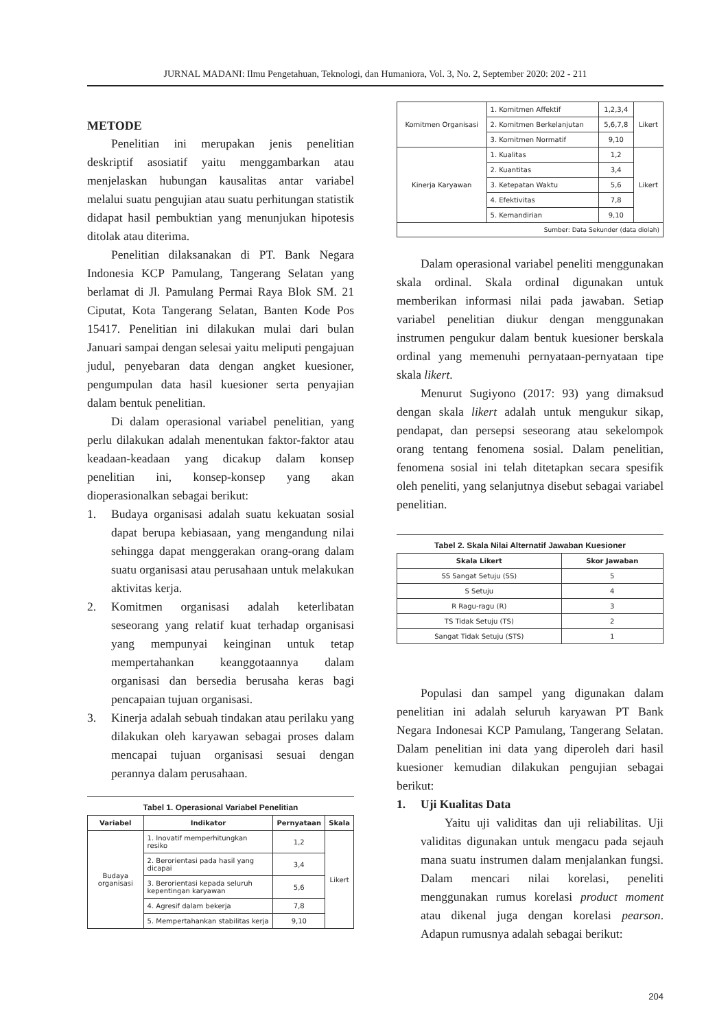JURNAL MADANI: Ilmu Pengetahuan, Teknologi, dan Humaniora, Vol. 3, No. 2, September 2020: 202 - 211
METODE
Penelitian ini merupakan jenis penelitian deskriptif asosiatif yaitu menggambarkan atau menjelaskan hubungan kausalitas antar variabel melalui suatu pengujian atau suatu perhitungan statistik didapat hasil pembuktian yang menunjukan hipotesis ditolak atau diterima.
Penelitian dilaksanakan di PT. Bank Negara Indonesia KCP Pamulang, Tangerang Selatan yang berlamat di Jl. Pamulang Permai Raya Blok SM. 21 Ciputat, Kota Tangerang Selatan, Banten Kode Pos 15417. Penelitian ini dilakukan mulai dari bulan Januari sampai dengan selesai yaitu meliputi pengajuan judul, penyebaran data dengan angket kuesioner, pengumpulan data hasil kuesioner serta penyajian dalam bentuk penelitian.
Di dalam operasional variabel penelitian, yang perlu dilakukan adalah menentukan faktor-faktor atau keadaan-keadaan yang dicakup dalam konsep penelitian ini, konsep-konsep yang akan dioperasionalkan sebagai berikut:
1. Budaya organisasi adalah suatu kekuatan sosial dapat berupa kebiasaan, yang mengandung nilai sehingga dapat menggerakan orang-orang dalam suatu organisasi atau perusahaan untuk melakukan aktivitas kerja.
2. Komitmen organisasi adalah keterlibatan seseorang yang relatif kuat terhadap organisasi yang mempunyai keinginan untuk tetap mempertahankan keanggotaannya dalam organisasi dan bersedia berusaha keras bagi pencapaian tujuan organisasi.
3. Kinerja adalah sebuah tindakan atau perilaku yang dilakukan oleh karyawan sebagai proses dalam mencapai tujuan organisasi sesuai dengan perannya dalam perusahaan.
Tabel 1. Operasional Variabel Penelitian
| Variabel | Indikator | Pernyataan | Skala |
| --- | --- | --- | --- |
| Budaya organisasi | 1. Inovatif memperhitungkan resiko | 1,2 | Likert |
| | 2. Berorientasi pada hasil yang dicapai | 3,4 | |
| | 3. Berorientasi kepada seluruh kepentingan karyawan | 5,6 | |
| | 4. Agresif dalam bekerja | 7,8 | |
| | 5. Mempertahankan stabilitas kerja | 9,10 | |
| Komitmen Organisasi | 1. Komitmen Affektif | 1,2,3,4 | Likert |
| | 2. Komitmen Berkelanjutan | 5,6,7,8 | |
| | 3. Komitmen Normatif | 9,10 | |
| Kinerja Karyawan | 1. Kualitas | 1,2 | Likert |
| | 2. Kuantitas | 3,4 | |
| | 3. Ketepatan Waktu | 5,6 | |
| | 4. Efektivitas | 7,8 | |
| | 5. Kemandirian | 9,10 | |
| Sumber: Data Sekunder (data diolah) | | | |
Dalam operasional variabel peneliti menggunakan skala ordinal. Skala ordinal digunakan untuk memberikan informasi nilai pada jawaban. Setiap variabel penelitian diukur dengan menggunakan instrumen pengukur dalam bentuk kuesioner berskala ordinal yang memenuhi pernyataan-pernyataan tipe skala likert.
Menurut Sugiyono (2017: 93) yang dimaksud dengan skala likert adalah untuk mengukur sikap, pendapat, dan persepsi seseorang atau sekelompok orang tentang fenomena sosial. Dalam penelitian, fenomena sosial ini telah ditetapkan secara spesifik oleh peneliti, yang selanjutnya disebut sebagai variabel penelitian.
Tabel 2. Skala Nilai Alternatif Jawaban Kuesioner
| Skala Likert | Skor Jawaban |
| --- | --- |
| SS Sangat Setuju (SS) | 5 |
| S Setuju | 4 |
| R Ragu-ragu (R) | 3 |
| TS Tidak Setuju (TS) | 2 |
| Sangat Tidak Setuju (STS) | 1 |
Populasi dan sampel yang digunakan dalam penelitian ini adalah seluruh karyawan PT Bank Negara Indonesai KCP Pamulang, Tangerang Selatan. Dalam penelitian ini data yang diperoleh dari hasil kuesioner kemudian dilakukan pengujian sebagai berikut:
1. Uji Kualitas Data
Yaitu uji validitas dan uji reliabilitas. Uji validitas digunakan untuk mengacu pada sejauh mana suatu instrumen dalam menjalankan fungsi. Dalam mencari nilai korelasi, peneliti menggunakan rumus korelasi product moment atau dikenal juga dengan korelasi pearson. Adapun rumusnya adalah sebagai berikut:
204